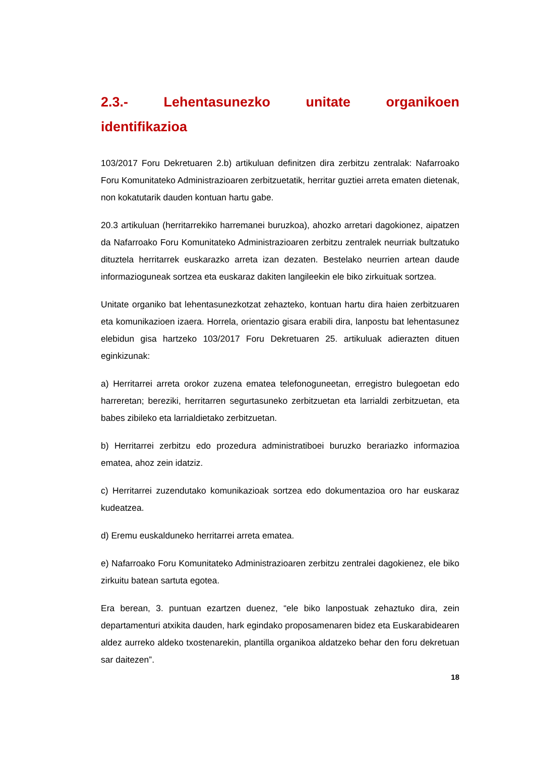2.3.- Lehentasunezko unitate organikoen
identifikazioa
103/2017 Foru Dekretuaren 2.b) artikuluan definitzen dira zerbitzu zentralak: Nafarroako Foru Komunitateko Administrazioaren zerbitzuetatik, herritar guztiei arreta ematen dietenak, non kokatutarik dauden kontuan hartu gabe.
20.3 artikuluan (herritarrekiko harremanei buruzkoa), ahozko arretari dagokionez, aipatzen da Nafarroako Foru Komunitateko Administrazioaren zerbitzu zentralek neurriak bultzatuko dituztela herritarrek euskarazko arreta izan dezaten. Bestelako neurrien artean daude informazioguneak sortzea eta euskaraz dakiten langileekin ele biko zirkuituak sortzea.
Unitate organiko bat lehentasunezkotzat zehazteko, kontuan hartu dira haien zerbitzuaren eta komunikazioen izaera. Horrela, orientazio gisara erabili dira, lanpostu bat lehentasunez elebidun gisa hartzeko 103/2017 Foru Dekretuaren 25. artikuluak adierazten dituen eginkizunak:
a) Herritarrei arreta orokor zuzena ematea telefonoguneetan, erregistro bulegoetan edo harreretan; bereziki, herritarren segurtasuneko zerbitzuetan eta larrialdi zerbitzuetan, eta babes zibileko eta larrialdietako zerbitzuetan.
b) Herritarrei zerbitzu edo prozedura administratiboei buruzko berariazko informazioa ematea, ahoz zein idatziz.
c) Herritarrei zuzendutako komunikazioak sortzea edo dokumentazioa oro har euskaraz kudeatzea.
d) Eremu euskalduneko herritarrei arreta ematea.
e) Nafarroako Foru Komunitateko Administrazioaren zerbitzu zentralei dagokienez, ele biko zirkuitu batean sartuta egotea.
Era berean, 3. puntuan ezartzen duenez, “ele biko lanpostuak zehaztuko dira, zein departamenturi atxikita dauden, hark egindako proposamenaren bidez eta Euskarabidearen aldez aurreko aldeko txostenarekin, plantilla organikoa aldatzeko behar den foru dekretuan sar daitezen”.
18